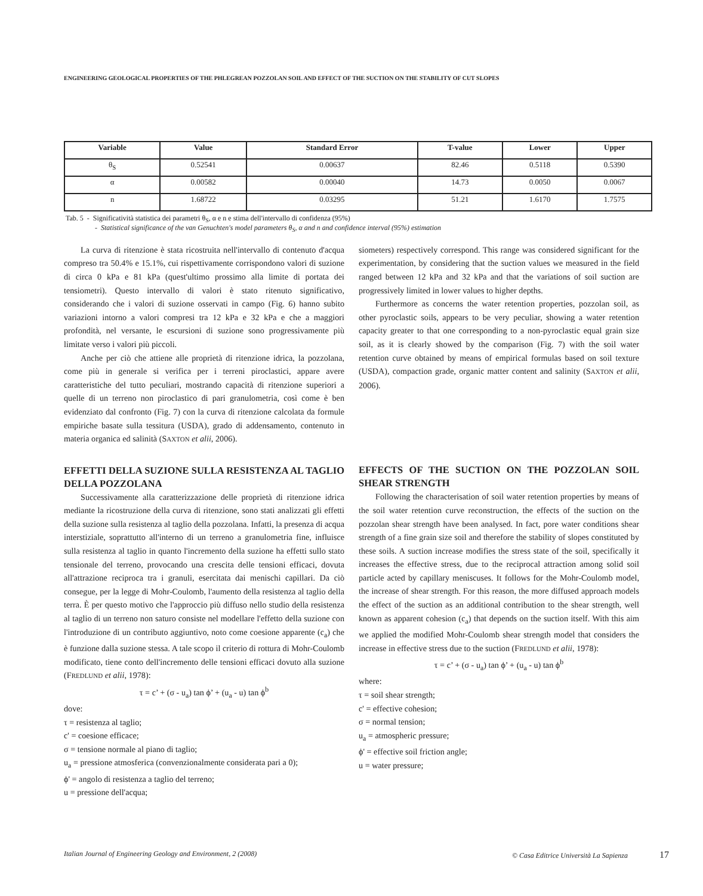ENGINEERING GEOLOGICAL PROPERTIES OF THE PHLEGREAN POZZOLAN SOIL AND EFFECT OF THE SUCTION ON THE STABILITY OF CUT SLOPES
| Variable | Value | Standard Error | T-value | Lower | Upper |
| --- | --- | --- | --- | --- | --- |
| θ<sub>S</sub> | 0.52541 | 0.00637 | 82.46 | 0.5118 | 0.5390 |
| α | 0.00582 | 0.00040 | 14.73 | 0.0050 | 0.0067 |
| n | 1.68722 | 0.03295 | 51.21 | 1.6170 | 1.7575 |
Tab. 5 - Significatività statistica dei parametri θ<sub>S</sub>, α e n e stima dell'intervallo di confidenza (95%)
- Statistical significance of the van Genuchten's model parameters θ<sub>S</sub>, α and n and confidence interval (95%) estimation
La curva di ritenzione è stata ricostruita nell'intervallo di contenuto d'acqua compreso tra 50.4% e 15.1%, cui rispettivamente corrispondono valori di suzione di circa 0 kPa e 81 kPa (quest'ultimo prossimo alla limite di portata dei tensiometri). Questo intervallo di valori è stato ritenuto significativo, considerando che i valori di suzione osservati in campo (Fig. 6) hanno subito variazioni intorno a valori compresi tra 12 kPa e 32 kPa e che a maggiori profondità, nel versante, le escursioni di suzione sono progressivamente più limitate verso i valori più piccoli.
Anche per ciò che attiene alle proprietà di ritenzione idrica, la pozzolana, come più in generale si verifica per i terreni piroclastici, appare avere caratteristiche del tutto peculiari, mostrando capacità di ritenzione superiori a quelle di un terreno non piroclastico di pari granulometria, così come è ben evidenziato dal confronto (Fig. 7) con la curva di ritenzione calcolata da formule empiriche basate sulla tessitura (USDA), grado di addensamento, contenuto in materia organica ed salinità (SAXTON et alii, 2006).
EFFETTI DELLA SUZIONE SULLA RESISTENZA AL TAGLIO DELLA POZZOLANA
Successivamente alla caratterizzazione delle proprietà di ritenzione idrica mediante la ricostruzione della curva di ritenzione, sono stati analizzati gli effetti della suzione sulla resistenza al taglio della pozzolana. Infatti, la presenza di acqua interstiziale, soprattutto all'interno di un terreno a granulometria fine, influisce sulla resistenza al taglio in quanto l'incremento della suzione ha effetti sullo stato tensionale del terreno, provocando una crescita delle tensioni efficaci, dovuta all'attrazione reciproca tra i granuli, esercitata dai menischi capillari. Da ciò consegue, per la legge di Mohr-Coulomb, l'aumento della resistenza al taglio della terra. È per questo motivo che l'approccio più diffuso nello studio della resistenza al taglio di un terreno non saturo consiste nel modellare l'effetto della suzione con l'introduzione di un contributo aggiuntivo, noto come coesione apparente (c<sub>a</sub>) che è funzione dalla suzione stessa. A tale scopo il criterio di rottura di Mohr-Coulomb modificato, tiene conto dell'incremento delle tensioni efficaci dovuto alla suzione (FREDLUND et alii, 1978):
τ = c’ + (σ - u<sub>a</sub>) tan ϕ’ + (u<sub>a</sub> - u) tan ϕ<sup>b</sup>
dove:
τ = resistenza al taglio;
c' = coesione efficace;
σ = tensione normale al piano di taglio;
u<sub>a</sub> = pressione atmosferica (convenzionalmente considerata pari a 0);
ϕ' = angolo di resistenza a taglio del terreno;
u = pressione dell'acqua;
siometers) respectively correspond. This range was considered significant for the experimentation, by considering that the suction values we measured in the field ranged between 12 kPa and 32 kPa and that the variations of soil suction are progressively limited in lower values to higher depths.
Furthermore as concerns the water retention properties, pozzolan soil, as other pyroclastic soils, appears to be very peculiar, showing a water retention capacity greater to that one corresponding to a non-pyroclastic equal grain size soil, as it is clearly showed by the comparison (Fig. 7) with the soil water retention curve obtained by means of empirical formulas based on soil texture (USDA), compaction grade, organic matter content and salinity (SAXTON et alii, 2006).
EFFECTS OF THE SUCTION ON THE POZZOLAN SOIL SHEAR STRENGTH
Following the characterisation of soil water retention properties by means of the soil water retention curve reconstruction, the effects of the suction on the pozzolan shear strength have been analysed. In fact, pore water conditions shear strength of a fine grain size soil and therefore the stability of slopes constituted by these soils. A suction increase modifies the stress state of the soil, specifically it increases the effective stress, due to the reciprocal attraction among solid soil particle acted by capillary meniscuses. It follows for the Mohr-Coulomb model, the increase of shear strength. For this reason, the more diffused approach models the effect of the suction as an additional contribution to the shear strength, well known as apparent cohesion (c<sub>a</sub>) that depends on the suction itself. With this aim we applied the modified Mohr-Coulomb shear strength model that considers the increase in effective stress due to the suction (FREDLUND et alii, 1978):
τ = c’ + (σ - u<sub>a</sub>) tan ϕ’ + (u<sub>a</sub> - u) tan ϕ<sup>b</sup>
where:
τ = soil shear strength;
c' = effective cohesion;
σ = normal tension;
u<sub>a</sub> = atmospheric pressure;
ϕ' = effective soil friction angle;
u = water pressure;
Italian Journal of Engineering Geology and Environment, 2 (2008) © Casa Editrice Università La Sapienza 17